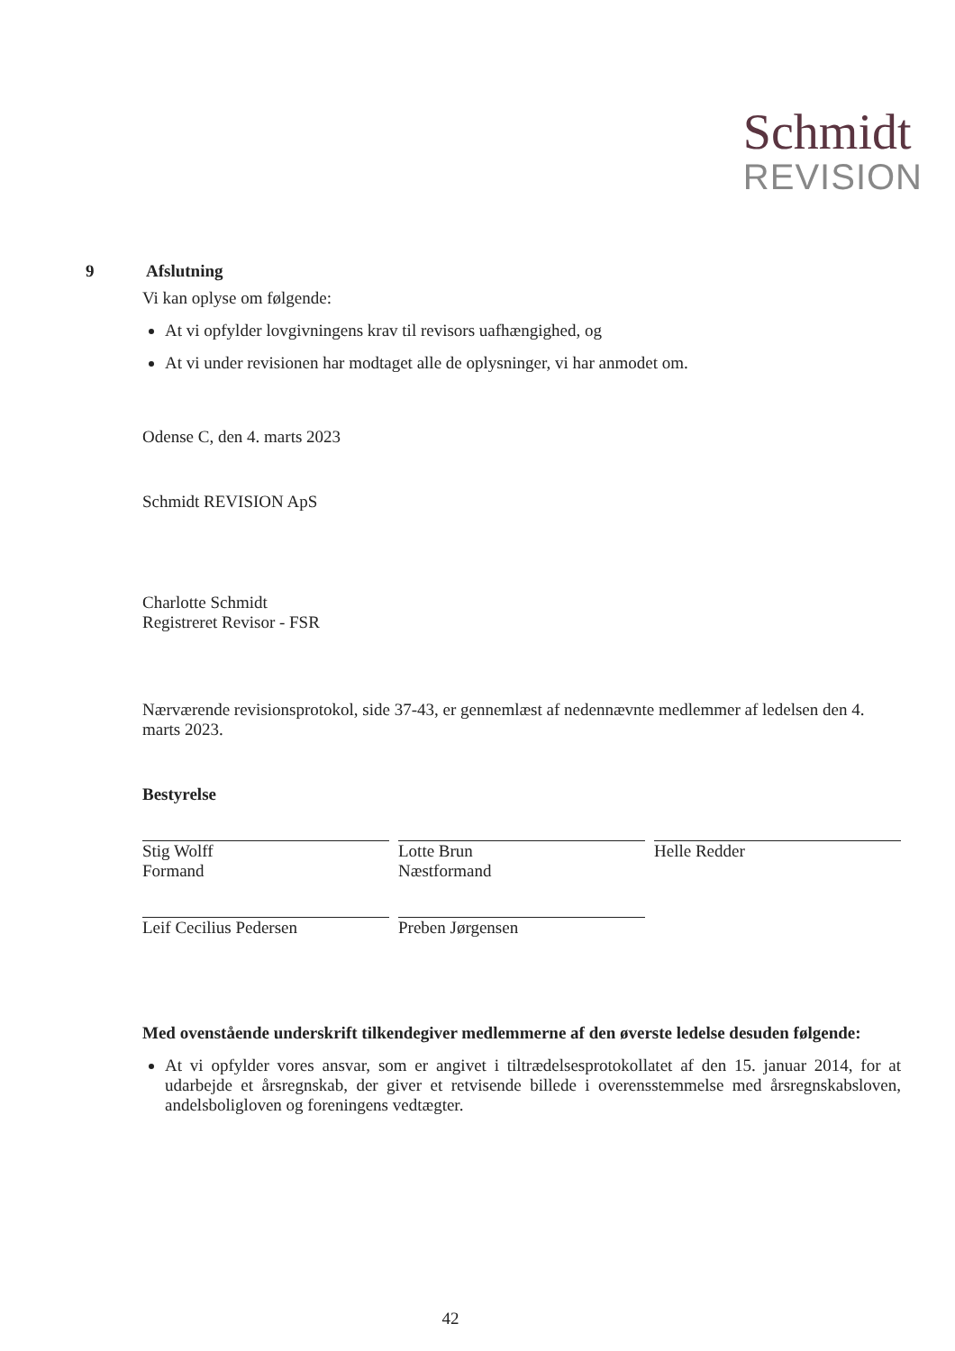Schmidt
REVISION
9 Afslutning
Vi kan oplyse om følgende:
At vi opfylder lovgivningens krav til revisors uafhængighed, og
At vi under revisionen har modtaget alle de oplysninger, vi har anmodet om.
Odense C, den 4. marts 2023
Schmidt REVISION ApS
Charlotte Schmidt
Registreret Revisor - FSR
Nærværende revisionsprotokol, side 37-43, er gennemlæst af nedennævnte medlemmer af ledelsen den 4. marts 2023.
Bestyrelse
Stig Wolff
Formand
Lotte Brun
Næstformand
Helle Redder
Leif Cecilius Pedersen Preben Jørgensen
Med ovenstående underskrift tilkendegiver medlemmerne af den øverste ledelse desuden følgende:
At vi opfylder vores ansvar, som er angivet i tiltrædelsesprotokollatet af den 15. januar 2014, for at udarbejde et årsregnskab, der giver et retvisende billede i overensstemmelse med årsregnskabsloven, andelsboligloven og foreningens vedtægter.
42